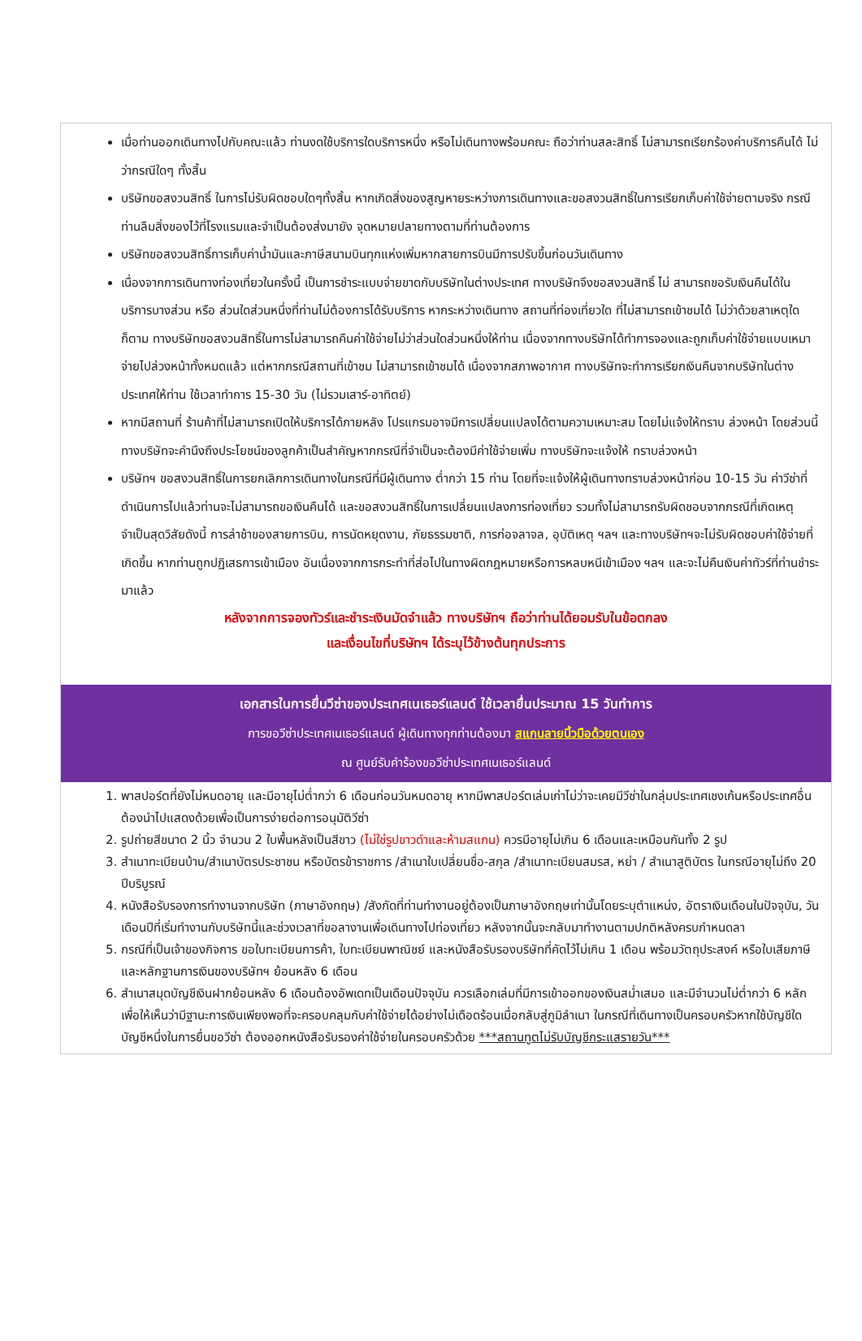เมื่อท่านออกเดินทางไปกับคณะแล้ว ท่านงดใช้บริการใดบริการหนึ่ง หรือไม่เดินทางพร้อมคณะ ถือว่าท่านสละสิทธิ์ ไม่สามารถเรียกร้องค่าบริการคืนได้ ไม่ว่ากรณีใดๆ ทั้งสิ้น
บริษัทขอสงวนสิทธิ์ ในการไม่รับผิดชอบใดๆทั้งสิ้น หากเกิดสิ่งของสูญหายระหว่างการเดินทางและขอสงวนสิทธิ์ในการเรียกเก็บค่าใช้จ่ายตามจริง กรณีท่านลืมสิ่งของไว้ที่โรงแรมและจำเป็นต้องส่งมายัง จุดหมายปลายทางตามที่ท่านต้องการ
บริษัทขอสงวนสิทธิ์การเก็บค่าน้ำมันและภาษีสนามบินทุกแห่งเพิ่มหากสายการบินมีการปรับขึ้นก่อนวันเดินทาง
เนื่องจากการเดินทางท่องเที่ยวในครั้งนี้ เป็นการชำระแบบจ่ายขาดกับบริษัทในต่างประเทศ ทางบริษัทจึงขอสงวนสิทธิ์ ไม่ สามารถขอรับเงินคืนได้ในบริการบางส่วน หรือ ส่วนใดส่วนหนึ่งที่ท่านไม่ต้องการได้รับบริการ หากระหว่างเดินทาง สถานที่ท่องเที่ยวใด ที่ไม่สามารถเข้าชมได้ ไม่ว่าด้วยสาเหตุใดก็ตาม ทางบริษัทขอสงวนสิทธิ์ในการไม่สามารถคืนค่าใช้จ่ายไม่ว่าส่วนใดส่วนหนึ่งให้ท่าน เนื่องจากทางบริษัทได้ทำการจองและถูกเก็บค่าใช้จ่ายแบบเหมาจ่ายไปล่วงหน้าทั้งหมดแล้ว แต่หากกรณีสถานที่เข้าชม ไม่สามารถเข้าชมได้ เนื่องจากสภาพอากาศ ทางบริษัทจะทำการเรียกเงินคืนจากบริษัทในต่างประเทศให้ท่าน ใช้เวลาทำการ 15-30 วัน (ไม่รวมเสาร์-อาทิตย์)
หากมีสถานที่ ร้านค้าที่ไม่สามารถเปิดให้บริการได้ภายหลัง โปรแกรมอาจมีการเปลี่ยนแปลงได้ตามความเหมาะสม โดยไม่แจ้งให้ทราบ ล่วงหน้า โดยส่วนนี้ทางบริษัทจะคำนึงถึงประโยชน์ของลูกค้าเป็นสำคัญหากกรณีที่จำเป็นจะต้องมีค่าใช้จ่ายเพิ่ม ทางบริษัทจะแจ้งให้ ทราบล่วงหน้า
บริษัทฯ ขอสงวนสิทธิ์ในการยกเลิกการเดินทางในกรณีที่มีผู้เดินทาง ต่ำกว่า 15 ท่าน โดยที่จะแจ้งให้ผู้เดินทางทราบล่วงหน้าก่อน 10-15 วัน ค่าวีซ่าที่ดำเนินการไปแล้วท่านจะไม่สามารถขอเงินคืนได้ และขอสงวนสิทธิ์ในการเปลี่ยนแปลงการท่องเที่ยว รวมทั้งไม่สามารถรับผิดชอบจากกรณีที่เกิดเหตุจำเป็นสุดวิสัยดังนี้ การล่าช้าของสายการบิน, การนัดหยุดงาน, ภัยธรรมชาติ, การก่อจลาจล, อุบัติเหตุ ฯลฯ และทางบริษัทฯจะไม่รับผิดชอบค่าใช้จ่ายที่เกิดขึ้น หากท่านถูกปฏิเสธการเข้าเมือง อันเนื่องจากการกระทำที่ส่อไปในทางผิดกฎหมายหรือการหลบหนีเข้าเมือง ฯลฯ และจะไม่คืนเงินค่าทัวร์ที่ท่านชำระมาแล้ว
หลังจากการจองทัวร์และชำระเงินมัดจำแล้ว ทางบริษัทฯ ถือว่าท่านได้ยอมรับในข้อตกลง
และเงื่อนไขที่บริษัทฯ ได้ระบุไว้ข้างต้นทุกประการ
เอกสารในการยื่นวีซ่าของประเทศเนเธอร์แลนด์ ใช้เวลายื่นประมาณ 15 วันทำการ
การขอวีซ่าประเทศเนเธอร์แลนด์ ผู้เดินทางทุกท่านต้องมา สแกนลายนิ้วมือด้วยตนเอง
ณ ศูนย์รับคำร้องขอวีซ่าประเทศเนเธอร์แลนด์
1. พาสปอร์ตที่ยังไม่หมดอายุ และมีอายุไม่ต่ำกว่า 6 เดือนก่อนวันหมดอายุ หากมีพาสปอร์ตเล่มเก่าไม่ว่าจะเคยมีวีซ่าในกลุ่มประเทศเชงเก้นหรือประเทศอื่น ต้องนำไปแสดงด้วยเพื่อเป็นการง่ายต่อการอนุมัติวีซ่า
2. รูปถ่ายสีขนาด 2 นิ้ว จำนวน 2 ใบพื้นหลังเป็นสีขาว (ไม่ใช่รูปขาวดำและห้ามสแกน) ควรมีอายุไม่เกิน 6 เดือนและเหมือนกันทั้ง 2 รูป
3. สำเนาทะเบียนบ้าน/สำเนาบัตรประชาชน หรือบัตรข้าราชการ /สำเนาใบเปลี่ยนชื่อ-สกุล /สำเนาทะเบียนสมรส, หย่า / สำเนาสูติบัตร ในกรณีอายุไม่ถึง 20 ปีบริบูรณ์
4. หนังสือรับรองการทำงานจากบริษัท (ภาษาอังกฤษ) /สังกัดที่ท่านทำงานอยู่ต้องเป็นภาษาอังกฤษเท่านั้นโดยระบุตำแหน่ง, อัตราเงินเดือนในปัจจุบัน, วันเดือนปีที่เริ่มทำงานกับบริษัทนี้และช่วงเวลาที่ขอลางานเพื่อเดินทางไปท่องเที่ยว หลังจากนั้นจะกลับมาทำงานตามปกติหลังครบกำหนดลา
5. กรณีที่เป็นเจ้าของกิจการ ขอใบทะเบียนการค้า, ใบทะเบียนพาณิชย์ และหนังสือรับรองบริษัทที่คัดไว้ไม่เกิน 1 เดือน พร้อมวัตถุประสงค์ หรือใบเสียภาษี และหลักฐานการเงินของบริษัทฯ ย้อนหลัง 6 เดือน
6. สำเนาสมุดบัญชีเงินฝากย้อนหลัง 6 เดือนต้องอัพเดทเป็นเดือนปัจจุบัน ควรเลือกเล่มที่มีการเข้าออกของเงินสม่ำเสมอ และมีจำนวนไม่ต่ำกว่า 6 หลัก เพื่อให้เห็นว่ามีฐานะการเงินเพียงพอที่จะครอบคลุมกับค่าใช้จ่ายได้อย่างไม่เดือดร้อนเมื่อกลับสู่ภูมิลำเนา ในกรณีที่เดินทางเป็นครอบครัวหากใช้บัญชีใดบัญชีหนึ่งในการยื่นขอวีซ่า ต้องออกหนังสือรับรองค่าใช้จ่ายในครอบครัวด้วย ***สถานทูตไม่รับบัญชีกระแสรายวัน***